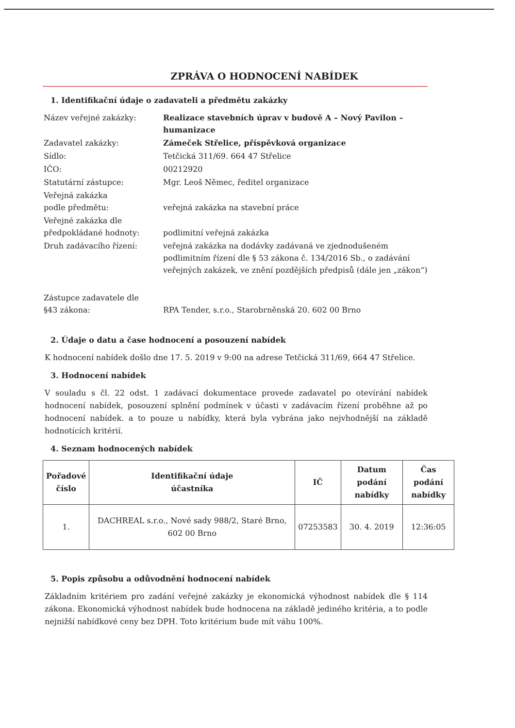ZPRÁVA O HODNOCENÍ NABÍDEK
1. Identifikační údaje o zadavateli a předmětu zakázky
Název veřejné zakázky:
Realizace stavebních úprav v budově A – Nový Pavilon – humanizace
Zadavatel zakázky:
Zámeček Střelice, příspěvková organizace
Sídlo:
Tetčická 311/69. 664 47 Střelice
IČO:
00212920
Statutární zástupce:
Mgr. Leoš Němec, ředitel organizace
Veřejná zakázka
podle předmětu:
veřejná zakázka na stavební práce
Veřejné zakázka dle
předpokládané hodnoty:
podlimitní veřejná zakázka
Druh zadávacího řízení:
veřejná zakázka na dodávky zadávaná ve zjednodušeném podlimitním řízení dle § 53 zákona č. 134/2016 Sb., o zadávání veřejných zakázek, ve znění pozdějších předpisů (dále jen „zákon“)
Zástupce zadavatele dle
§43 zákona:
RPA Tender, s.r.o., Starobrněnská 20. 602 00 Brno
2. Údaje o datu a čase hodnocení a posouzení nabídek
K hodnocení nabídek došlo dne 17. 5. 2019 v 9:00 na adrese Tetčická 311/69, 664 47 Střelice.
3. Hodnocení nabídek
V souladu s čl. 22 odst. 1 zadávací dokumentace provede zadavatel po otevírání nabídek hodnocení nabídek, posouzení splnění podmínek v účasti v zadávacím řízení proběhne až po hodnocení nabídek. a to pouze u nabídky, která byla vybrána jako nejvhodnější na základě hodnotících kritérií.
4. Seznam hodnocených nabídek
| Pořadové číslo | Identifikační údaje účastníka | IČ | Datum podání nabídky | Čas podání nabídky |
| --- | --- | --- | --- | --- |
| 1. | DACHREAL s.r.o., Nové sady 988/2, Staré Brno, 602 00 Brno | 07253583 | 30. 4. 2019 | 12:36:05 |
5. Popis způsobu a odůvodnění hodnocení nabídek
Základním kritériem pro zadání veřejné zakázky je ekonomická výhodnost nabídek dle § 114 zákona. Ekonomická výhodnost nabídek bude hodnocena na základě jediného kritéria, a to podle nejnižší nabídkové ceny bez DPH. Toto kritérium bude mít váhu 100%.